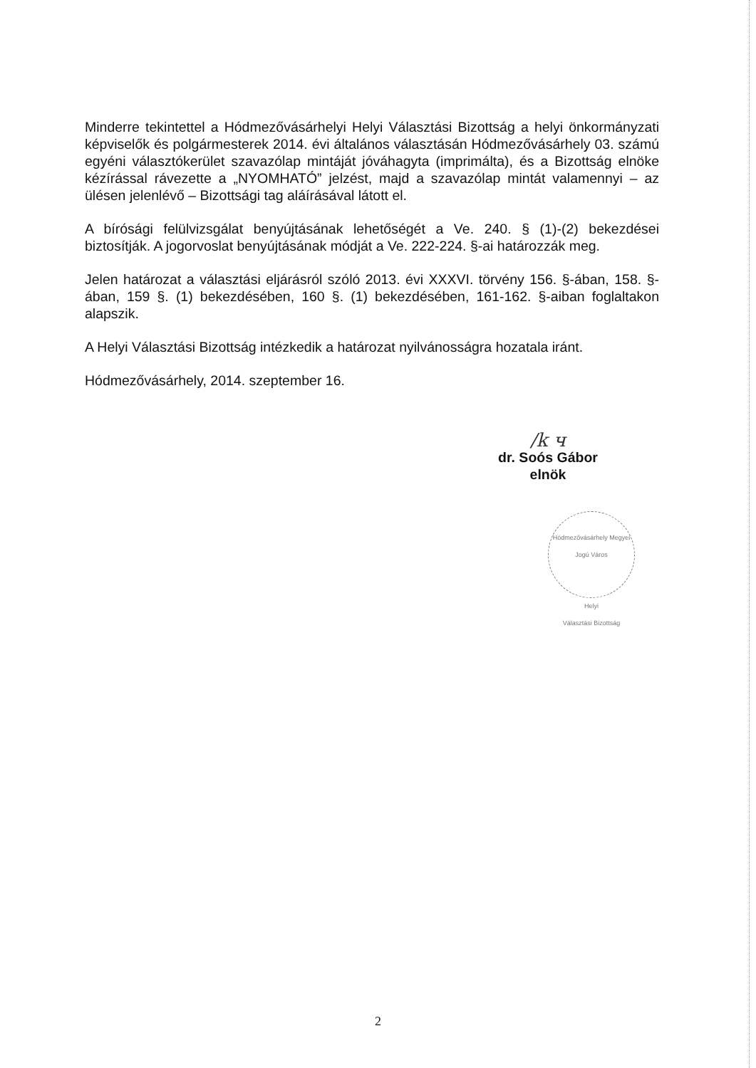Minderre tekintettel a Hódmezővásárhelyi Helyi Választási Bizottság a helyi önkormányzati képviselők és polgármesterek 2014. évi általános választásán Hódmezővásárhely 03. számú egyéni választókerület szavazólap mintáját jóváhagyta (imprimálta), és a Bizottság elnöke kézírással rávezette a „NYOMHATÓ” jelzést, majd a szavazólap mintát valamennyi – az ülésen jelenlévő – Bizottsági tag aláírásával látott el.
A bírósági felülvizsgálat benyújtásának lehetőségét a Ve. 240. § (1)-(2) bekezdései biztosítják. A jogorvoslat benyújtásának módját a Ve. 222-224. §-ai határozzák meg.
Jelen határozat a választási eljárásról szóló 2013. évi XXXVI. törvény 156. §-ában, 158. §-ában, 159 §. (1) bekezdésében, 160 §. (1) bekezdésében, 161-162. §-aiban foglaltakon alapszik.
A Helyi Választási Bizottság intézkedik a határozat nyilvánosságra hozatala iránt.
Hódmezővásárhely, 2014. szeptember 16.
/k ч
dr. Soós Gábor
elnök
Hódmezővásárhely Megyei Jogú Város
Helyi
Választási Bizottság
2